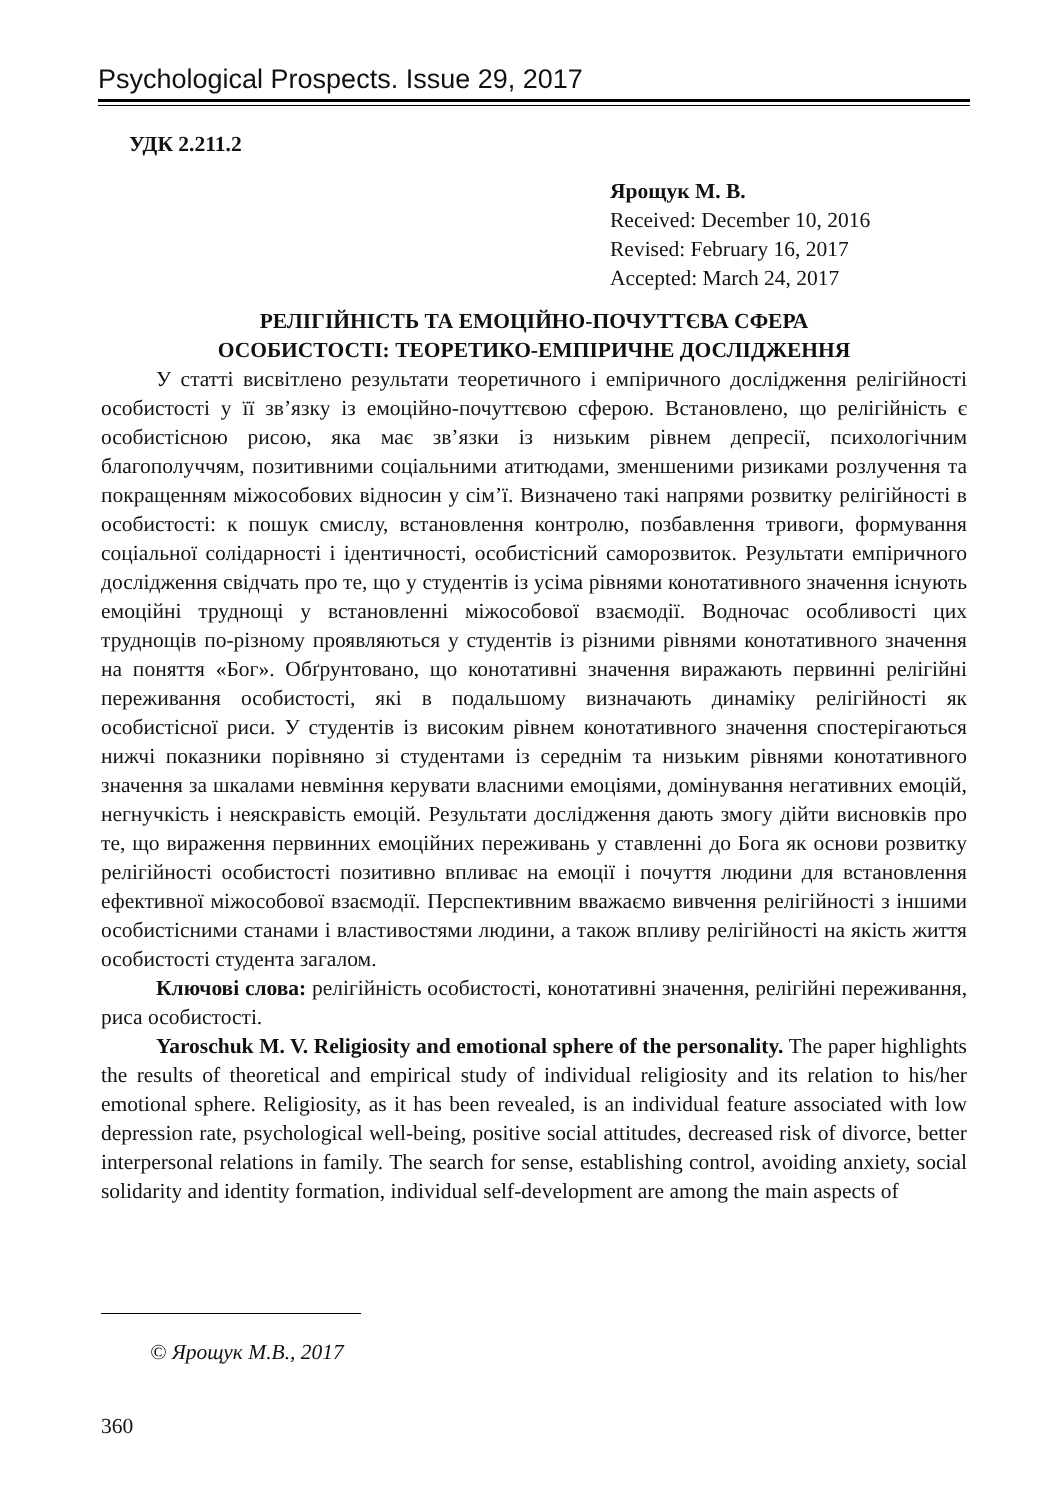Psychological Prospects. Issue 29, 2017
УДК 2.211.2
Ярощук М. В.
Received: December 10, 2016
Revised: February 16, 2017
Accepted: March 24, 2017
РЕЛІГІЙНІСТЬ ТА ЕМОЦІЙНО-ПОЧУТТЄВА СФЕРА
ОСОБИСТОСТІ: ТЕОРЕТИКО-ЕМПІРИЧНЕ ДОСЛІДЖЕННЯ
У статті висвітлено результати теоретичного і емпіричного дослідження релігійності особистості у її зв’язку із емоційно-почуттєвою сферою. Встановлено, що релігійність є особистісною рисою, яка має зв’язки із низьким рівнем депресії, психологічним благополуччям, позитивними соціальними атитюдами, зменшеними ризиками розлучення та покращенням міжособових відносин у сім’ї. Визначено такі напрями розвитку релігійності в особистості: к пошук смислу, встановлення контролю, позбавлення тривоги, формування соціальної солідарності і ідентичності, особистісний саморозвиток. Результати емпіричного дослідження свідчать про те, що у студентів із усіма рівнями конотативного значення існують емоційні труднощі у встановленні міжособової взаємодії. Водночас особливості цих труднощів по-різному проявляються у студентів із різними рівнями конотативного значення на поняття «Бог». Обґрунтовано, що конотативні значення виражають первинні релігійні переживання особистості, які в подальшому визначають динаміку релігійності як особистісної риси. У студентів із високим рівнем конотативного значення спостерігаються нижчі показники порівняно зі студентами із середнім та низьким рівнями конотативного значення за шкалами невміння керувати власними емоціями, домінування негативних емоцій, негнучкість і неяскравість емоцій. Результати дослідження дають змогу дійти висновків про те, що вираження первинних емоційних переживань у ставленні до Бога як основи розвитку релігійності особистості позитивно впливає на емоції і почуття людини для встановлення ефективної міжособової взаємодії. Перспективним вважаємо вивчення релігійності з іншими особистісними станами і властивостями людини, а також впливу релігійності на якість життя особистості студента загалом.
Ключові слова: релігійність особистості, конотативні значення, релігійні переживання, риса особистості.
Yaroschuk M. V. Religiosity and emotional sphere of the personality. The paper highlights the results of theoretical and empirical study of individual religiosity and its relation to his/her emotional sphere. Religiosity, as it has been revealed, is an individual feature associated with low depression rate, psychological well-being, positive social attitudes, decreased risk of divorce, better interpersonal relations in family. The search for sense, establishing control, avoiding anxiety, social solidarity and identity formation, individual self-development are among the main aspects of
© Ярощук М.В., 2017
360